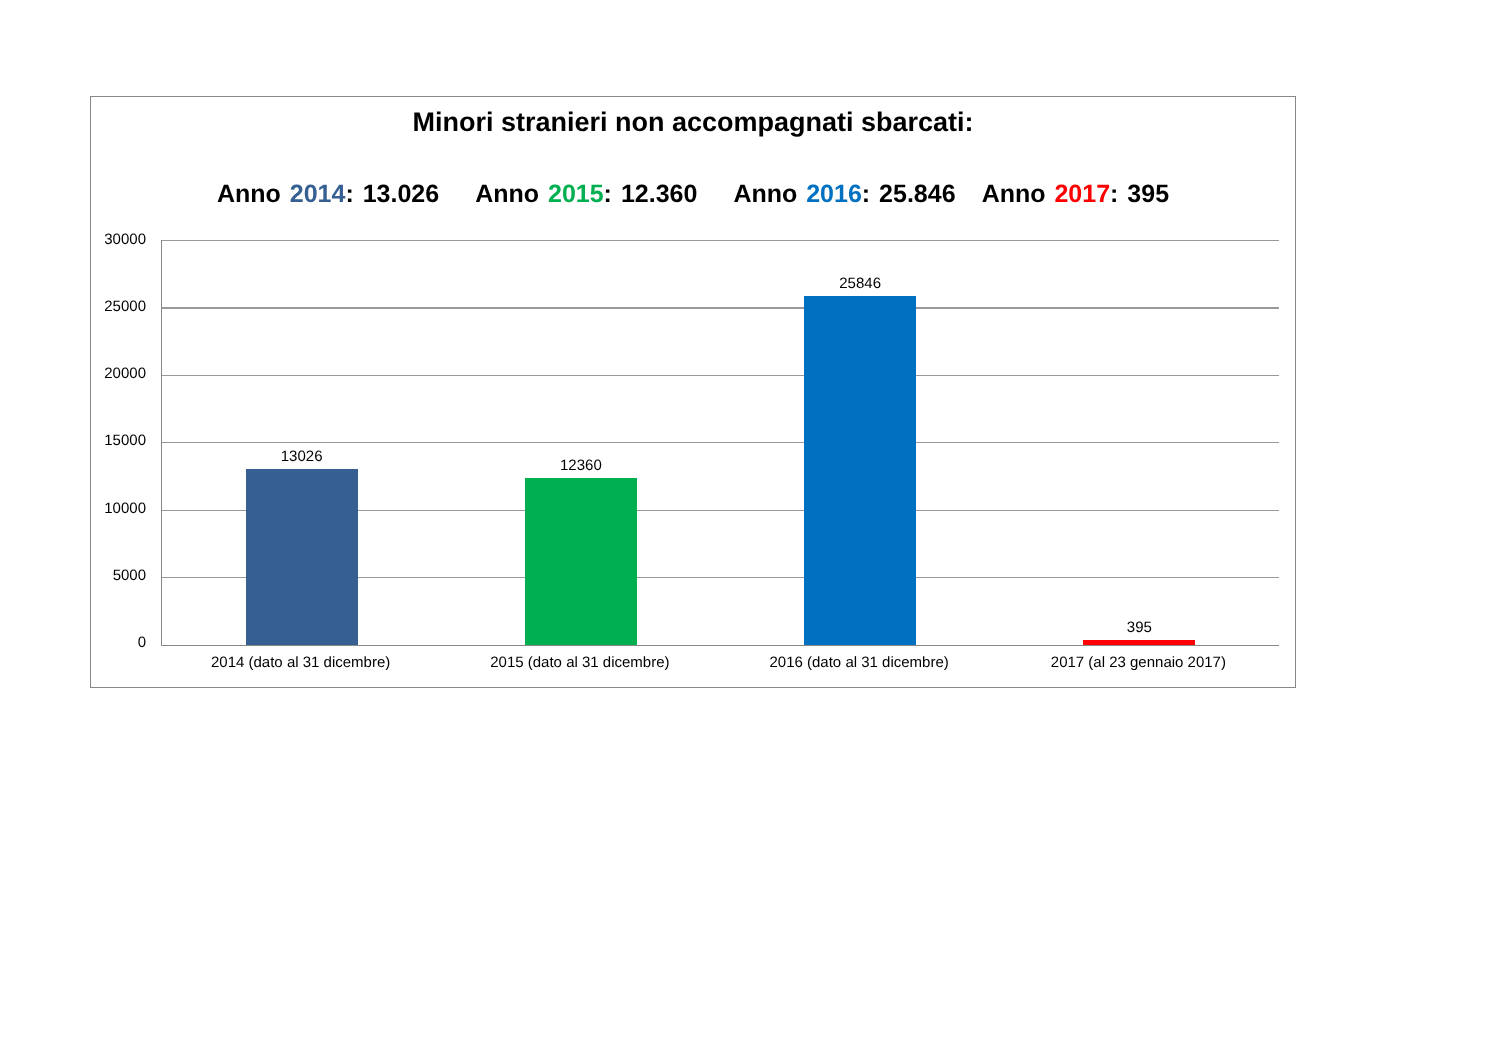Minori stranieri non accompagnati sbarcati:
Anno 2014: 13.026 Anno 2015: 12.360 Anno 2016: 25.846 Anno 2017: 395
30000
25000
20000
15000
10000
5000
0
13026 12360 25846 395
2014 (dato al 31 dicembre) 2015 (dato al 31 dicembre) 2016 (dato al 31 dicembre) 2017 (al 23 gennaio 2017)